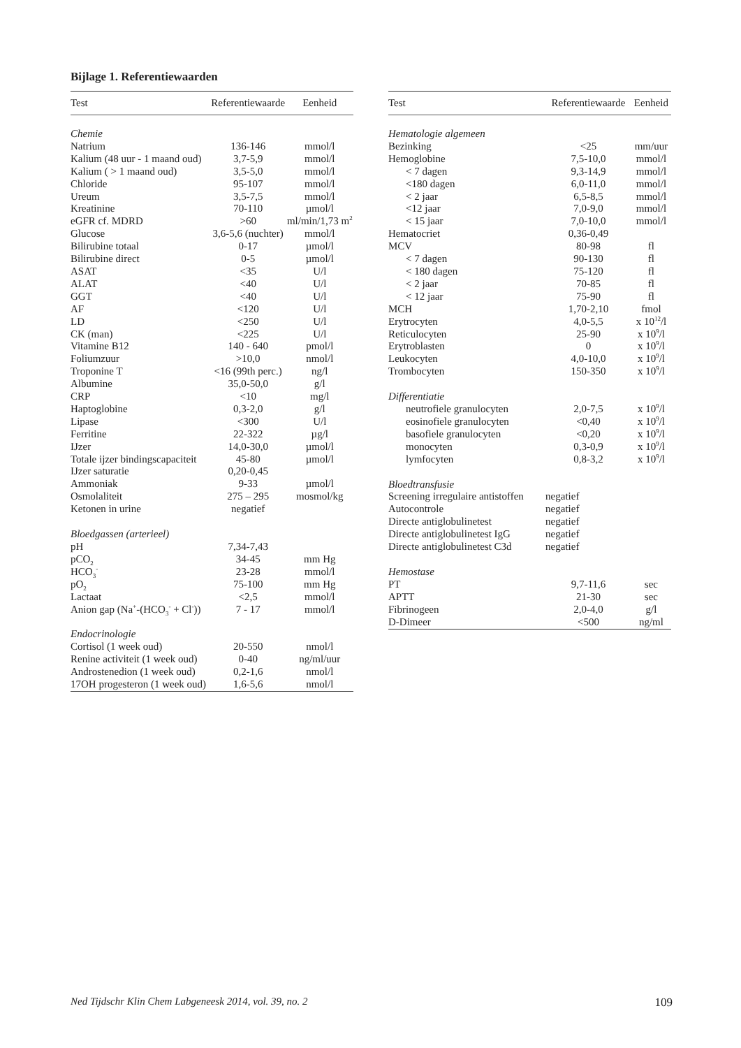Bijlage 1. Referentiewaarden
| Test | Referentiewaarde | Eenheid |
| --- | --- | --- |
| Chemie | | |
| Natrium | 136-146 | mmol/l |
| Kalium (48 uur - 1 maand oud) | 3,7-5,9 | mmol/l |
| Kalium ( > 1 maand oud) | 3,5-5,0 | mmol/l |
| Chloride | 95-107 | mmol/l |
| Ureum | 3,5-7,5 | mmol/l |
| Kreatinine | 70-110 | µmol/l |
| eGFR cf. MDRD | >60 | ml/min/1,73 m<sup>2</sup> |
| Glucose | 3,6-5,6 (nuchter) | mmol/l |
| Bilirubine totaal | 0-17 | µmol/l |
| Bilirubine direct | 0-5 | µmol/l |
| ASAT | <35 | U/l |
| ALAT | <40 | U/l |
| GGT | <40 | U/l |
| AF | <120 | U/l |
| LD | <250 | U/l |
| CK (man) | <225 | U/l |
| Vitamine B12 | 140 - 640 | pmol/l |
| Foliumzuur | >10,0 | nmol/l |
| Troponine T | <16 (99th perc.) | ng/l |
| Albumine | 35,0-50,0 | g/l |
| CRP | <10 | mg/l |
| Haptoglobine | 0,3-2,0 | g/l |
| Lipase | <300 | U/l |
| Ferritine | 22-322 | µg/l |
| IJzer | 14,0-30,0 | µmol/l |
| Totale ijzer bindingscapaciteit | 45-80 | µmol/l |
| IJzer saturatie | 0,20-0,45 | |
| Ammoniak | 9-33 | µmol/l |
| Osmolaliteit | 275 – 295 | mosmol/kg |
| Ketonen in urine | negatief | |
| Bloedgassen (arterieel) | | |
| pH | 7,34-7,43 | |
| pCO<sub>2</sub> | 34-45 | mm Hg |
| HCO<sub>3</sub><sup>-</sup> | 23-28 | mmol/l |
| pO<sub>2</sub> | 75-100 | mm Hg |
| Lactaat | <2,5 | mmol/l |
| Anion gap (Na<sup>+</sup>-(HCO<sub>3</sub><sup>-</sup> + Cl<sup>-</sup>)) | 7 - 17 | mmol/l |
| Endocrinologie | | |
| Cortisol (1 week oud) | 20-550 | nmol/l |
| Renine activiteit (1 week oud) | 0-40 | ng/ml/uur |
| Androstenedion (1 week oud) | 0,2-1,6 | nmol/l |
| 17OH progesteron (1 week oud) | 1,6-5,6 | nmol/l |
| Test | Referentiewaarde | Eenheid |
| --- | --- | --- |
| Hematologie algemeen | | |
| Bezinking | <25 | mm/uur |
| Hemoglobine | 7,5-10,0 | mmol/l |
| < 7 dagen | 9,3-14,9 | mmol/l |
| <180 dagen | 6,0-11,0 | mmol/l |
| < 2 jaar | 6,5-8,5 | mmol/l |
| <12 jaar | 7,0-9,0 | mmol/l |
| < 15 jaar | 7,0-10,0 | mmol/l |
| Hematocriet | 0,36-0,49 | |
| MCV | 80-98 | fl |
| < 7 dagen | 90-130 | fl |
| < 180 dagen | 75-120 | fl |
| < 2 jaar | 70-85 | fl |
| < 12 jaar | 75-90 | fl |
| MCH | 1,70-2,10 | fmol |
| Erytrocyten | 4,0-5,5 | x 10<sup>12</sup>/l |
| Reticulocyten | 25-90 | x 10<sup>9</sup>/l |
| Erytroblasten | 0 | x 10<sup>9</sup>/l |
| Leukocyten | 4,0-10,0 | x 10<sup>9</sup>/l |
| Trombocyten | 150-350 | x 10<sup>9</sup>/l |
| Differentiatie | | |
| neutrofiele granulocyten | 2,0-7,5 | x 10<sup>9</sup>/l |
| eosinofiele granulocyten | <0,40 | x 10<sup>9</sup>/l |
| basofiele granulocyten | <0,20 | x 10<sup>9</sup>/l |
| monocyten | 0,3-0,9 | x 10<sup>9</sup>/l |
| lymfocyten | 0,8-3,2 | x 10<sup>9</sup>/l |
| Bloedtransfusie | | |
| Screening irregulaire antistoffen | negatief | |
| Autocontrole | negatief | |
| Directe antiglobulinetest | negatief | |
| Directe antiglobulinetest IgG | negatief | |
| Directe antiglobulinetest C3d | negatief | |
| Hemostase | | |
| PT | 9,7-11,6 | sec |
| APTT | 21-30 | sec |
| Fibrinogeen | 2,0-4,0 | g/l |
| D-Dimeer | <500 | ng/ml |
Ned Tijdschr Klin Chem Labgeneesk 2014, vol. 39, no. 2 109